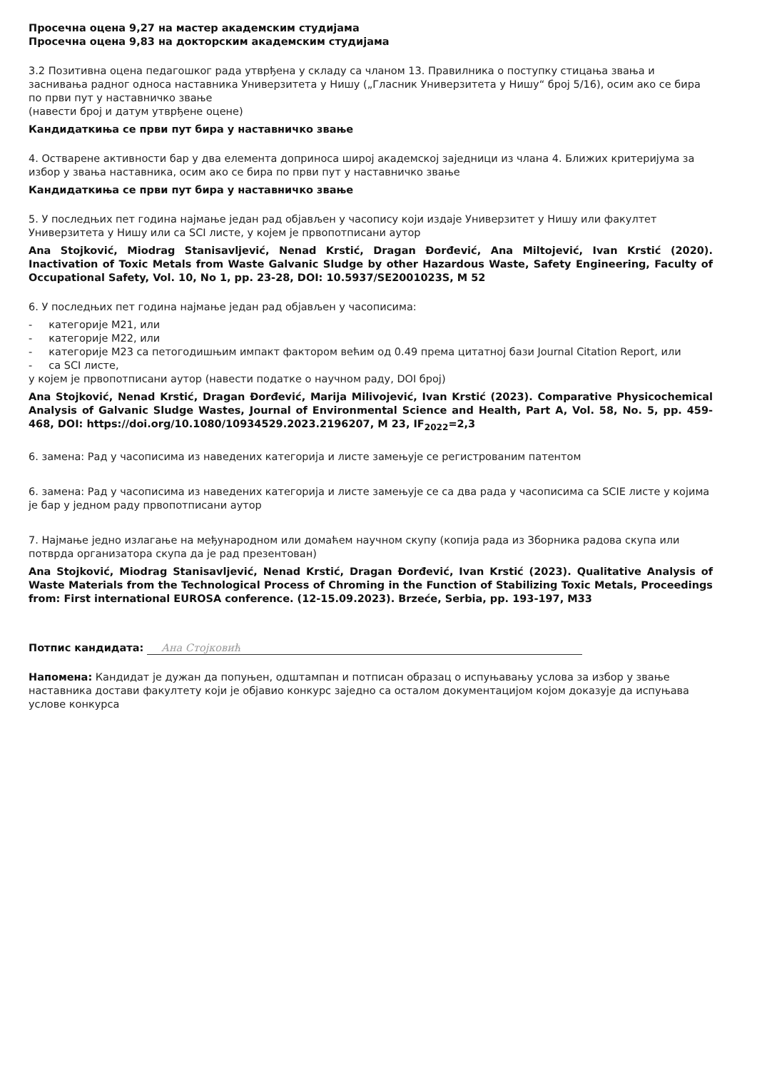Просечна оцена 9,27 на мастер академским студијама
Просечна оцена 9,83 на докторским академским студијама
3.2 Позитивна оцена педагошког рада утврђена у складу са чланом 13. Правилника о поступку стицања звања и заснивања радног односа наставника Универзитета у Нишу („Гласник Универзитета у Нишу“ број 5/16), осим ако се бира по први пут у наставничко звање
(навести број и датум утврђене оцене)
Кандидаткиња се први пут бира у наставничко звање
4. Остварене активности бар у два елемента доприноса широј академској заједници из члана 4. Ближих критеријума за избор у звања наставника, осим ако се бира по први пут у наставничко звање
Кандидаткиња се први пут бира у наставничко звање
5. У последњих пет година најмање један рад објављен у часопису који издаје Универзитет у Нишу или факултет Универзитета у Нишу или са SCI листе, у којем је првопотписани аутор
Ana Stojković, Miodrag Stanisavljević, Nenad Krstić, Dragan Đorđević, Ana Miltojević, Ivan Krstić (2020). Inactivation of Toxic Metals from Waste Galvanic Sludge by other Hazardous Waste, Safety Engineering, Faculty of Occupational Safety, Vol. 10, No 1, pp. 23-28, DOI: 10.5937/SE2001023S, M 52
6. У последњих пет година најмање један рад објављен у часописима:
- категорије М21, или
- категорије М22, или
- категорије М23 са петогодишњим импакт фактором већим од 0.49 према цитатној бази Journal Citation Report, или
- са SCI листе,
у којем је првопотписани аутор (навести податке о научном раду, DOI број)
Ana Stojković, Nenad Krstić, Dragan Đorđević, Marija Milivojević, Ivan Krstić (2023). Comparative Physicochemical Analysis of Galvanic Sludge Wastes, Journal of Environmental Science and Health, Part A, Vol. 58, No. 5, pp. 459-468, DOI: https://doi.org/10.1080/10934529.2023.2196207, M 23, IF<sub>2022</sub>=2,3
6. замена: Рад у часописима из наведених категорија и листе замењује се регистрованим патентом
6. замена: Рад у часописима из наведених категорија и листе замењује се са два рада у часописима са SCIE листе у којима је бар у једном раду првопотписани аутор
7. Најмање једно излагање на међународном или домаћем научном скупу (копија рада из Зборника радова скупа или потврда организатора скупа да је рад презентован)
Ana Stojković, Miodrag Stanisavljević, Nenad Krstić, Dragan Đorđević, Ivan Krstić (2023). Qualitative Analysis of Waste Materials from the Technological Process of Chroming in the Function of Stabilizing Toxic Metals, Proceedings from: First international EUROSA conference. (12-15.09.2023). Brzeće, Serbia, pp. 193-197, M33
Потпис кандидата: Ана Стојковић
Напомена: Кандидат је дужан да попуњен, одштампан и потписан образац о испуњавању услова за избор у звање наставника достави факултету који је објавио конкурс заједно са осталом документацијом којом доказује да испуњава услове конкурса